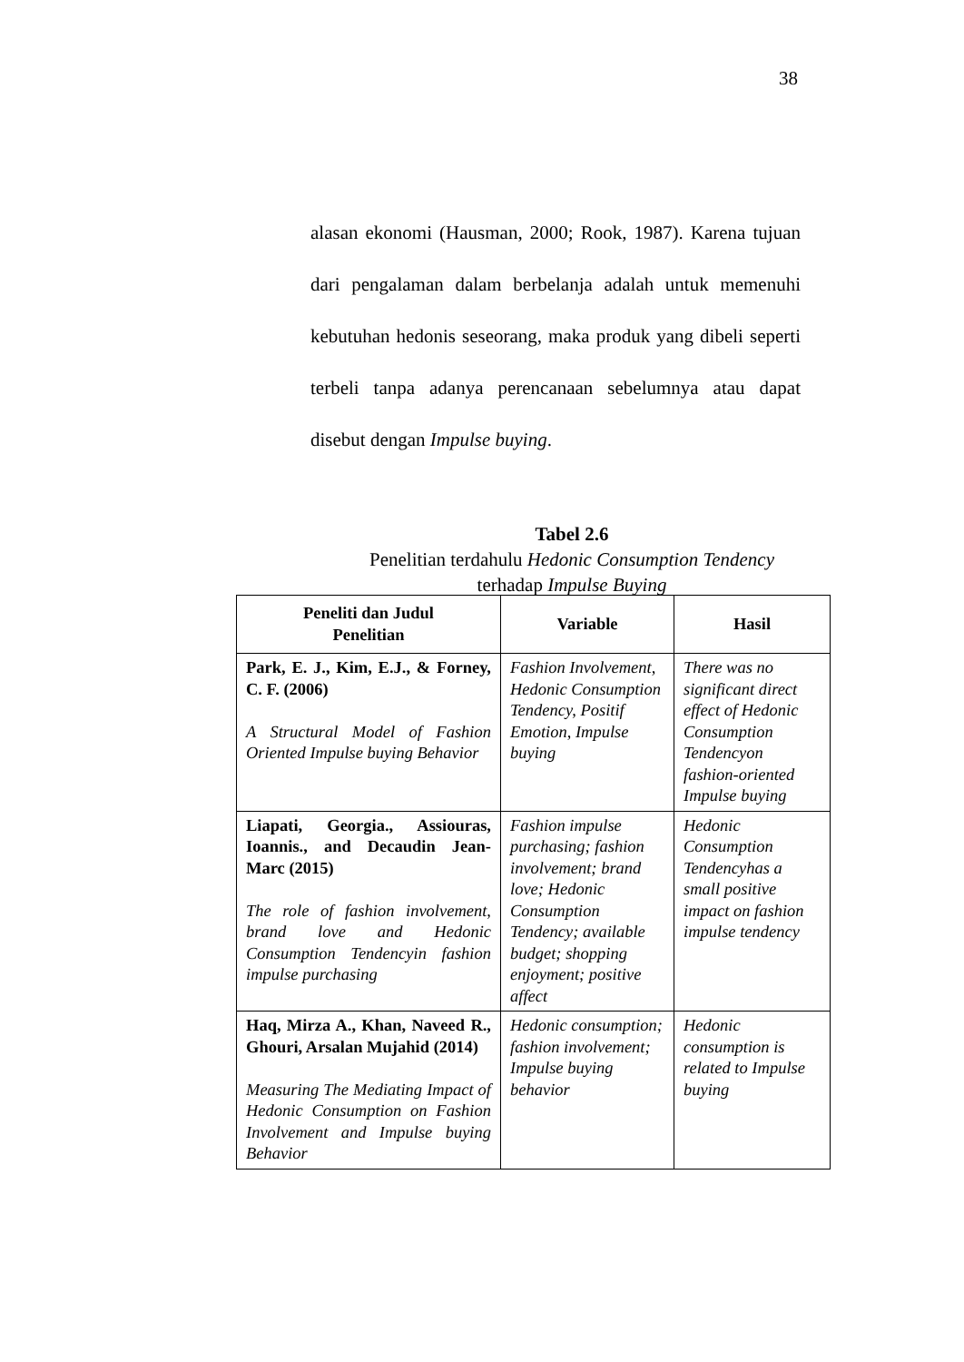38
alasan ekonomi (Hausman, 2000; Rook, 1987). Karena tujuan dari pengalaman dalam berbelanja adalah untuk memenuhi kebutuhan hedonis seseorang, maka produk yang dibeli seperti terbeli tanpa adanya perencanaan sebelumnya atau dapat disebut dengan Impulse buying.
Tabel 2.6
Penelitian terdahulu Hedonic Consumption Tendency
terhadap Impulse Buying
| Peneliti dan Judul Penelitian | Variable | Hasil |
| --- | --- | --- |
| Park, E. J., Kim, E.J., & Forney, C. F. (2006) A Structural Model of Fashion Oriented Impulse buying Behavior | Fashion Involvement, Hedonic Consumption Tendency, Positif Emotion, Impulse buying | There was no significant direct effect of Hedonic Consumption Tendencyon fashion-oriented Impulse buying |
| Liapati, Georgia., Assiouras, Ioannis., and Decaudin Jean-Marc (2015) The role of fashion involvement, brand love and Hedonic Consumption Tendencyin fashion impulse purchasing | Fashion impulse purchasing; fashion involvement; brand love; Hedonic Consumption Tendency; available budget; shopping enjoyment; positive affect | Hedonic Consumption Tendencyhas a small positive impact on fashion impulse tendency |
| Haq, Mirza A., Khan, Naveed R., Ghouri, Arsalan Mujahid (2014) Measuring The Mediating Impact of Hedonic Consumption on Fashion Involvement and Impulse buying Behavior | Hedonic consumption; fashion involvement; Impulse buying behavior | Hedonic consumption is related to Impulse buying |